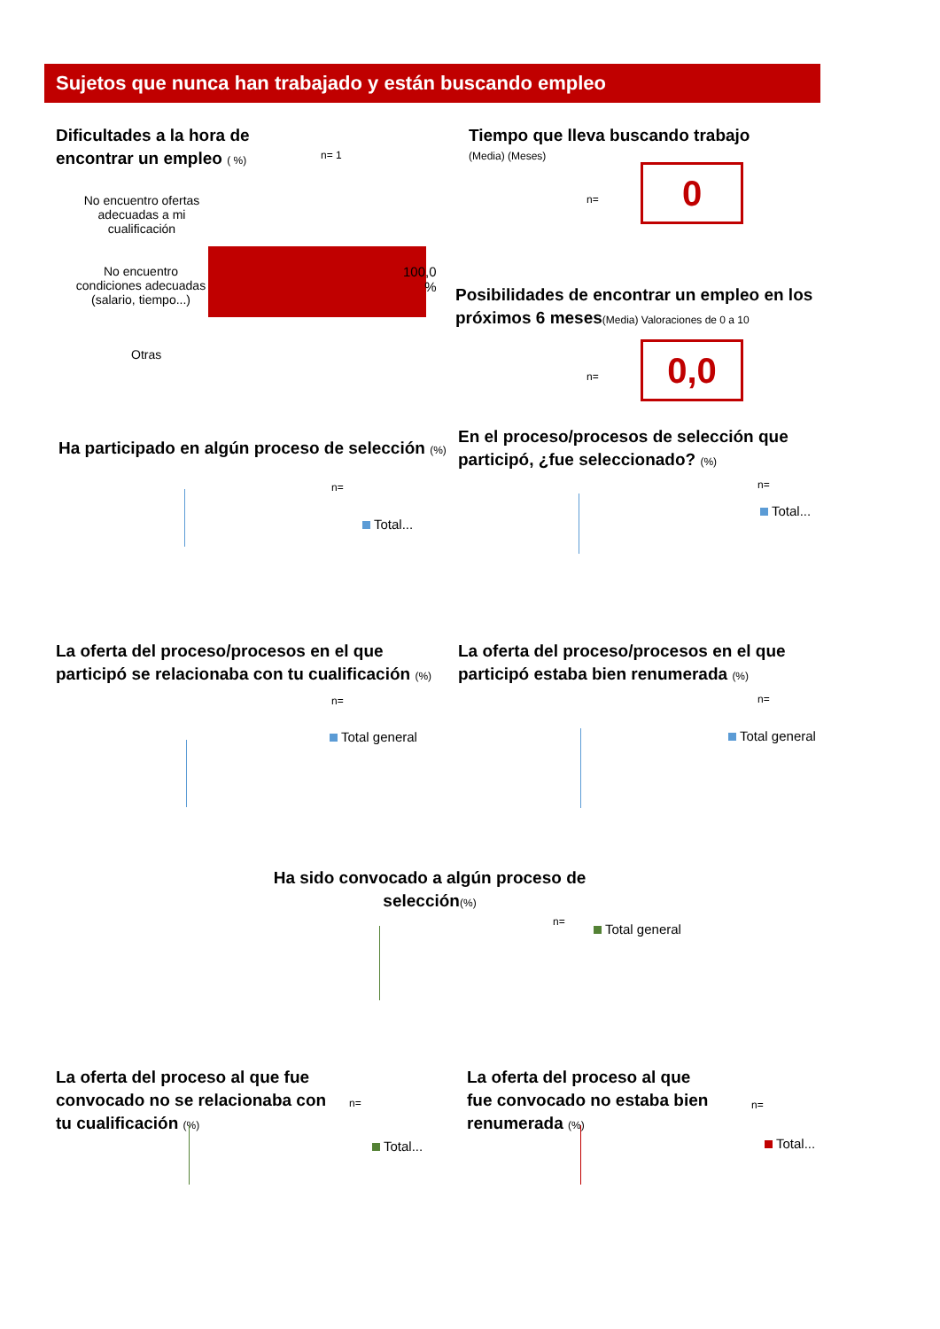Sujetos que nunca han trabajado y están buscando empleo
Dificultades a la hora de encontrar un empleo ( %)
n= 1
No encuentro ofertas adecuadas a mi cualificación
No encuentro condiciones adecuadas (salario, tiempo...)
100,0
%
Otras
Tiempo que lleva buscando trabajo
(Media) (Meses)
n= 0
Posibilidades de encontrar un empleo en los próximos 6 meses(Media) Valoraciones de 0 a 10
n= 0,0
Ha participado en algún proceso de selección (%)
n=
Total...
En el proceso/procesos de selección que participó, ¿fue seleccionado? (%)
n=
Total...
La oferta del proceso/procesos en el que participó se relacionaba con tu cualificación (%)
n=
Total general
La oferta del proceso/procesos en el que participó estaba bien renumerada (%)
n=
Total general
Ha sido convocado a algún proceso de selección(%)
n= Total general
La oferta del proceso al que fue convocado no se relacionaba con tu cualificación (%)
n=
Total...
La oferta del proceso al que fue convocado no estaba bien renumerada (%)
n=
Total...